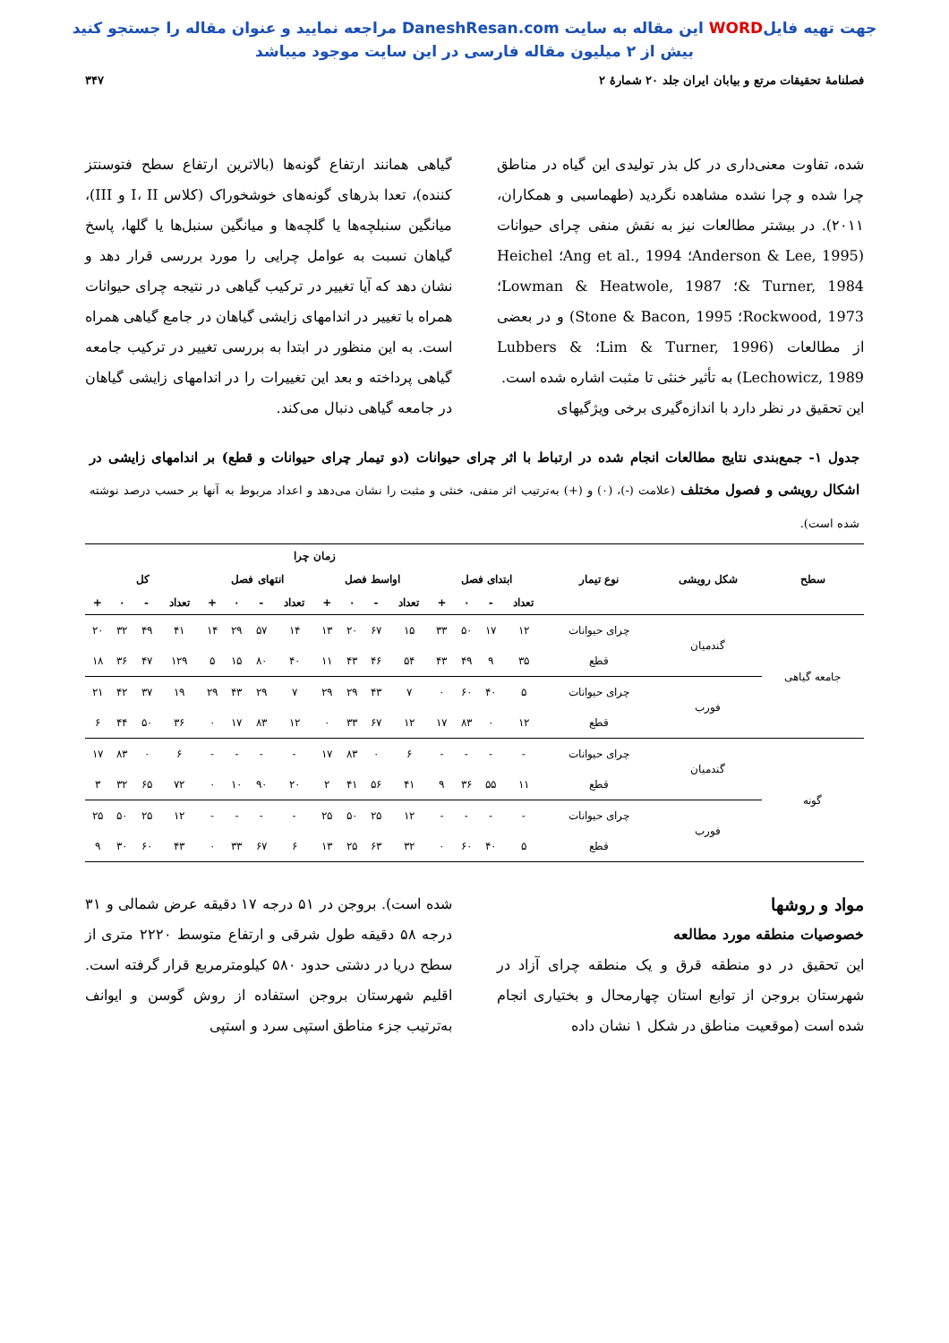جهت تهیه فایلWORD این مقاله به سایت DaneshResan.com مراجعه نمایید و عنوان مقاله را جستجو کنید
بیش از ۲ میلیون مقاله فارسی در این سایت موجود میباشد
فصلنامهٔ تحقیقات مرتع و بیابان ایران جلد ۲۰ شمارهٔ ۲
۳۴۷
شده، تفاوت معنی‌داری در کل بذر تولیدی این گیاه در مناطق چرا شده و چرا نشده مشاهده نگردید (طهماسبی و همکاران، ۲۰۱۱). در بیشتر مطالعات نیز به نقش منفی چرای حیوانات (Anderson & Lee, 1995؛ Ang et al., 1994؛ Heichel & Turner, 1984؛ Lowman & Heatwole, 1987؛ Rockwood, 1973؛ Stone & Bacon, 1995) و در بعضی از مطالعات (Lim & Turner, 1996؛ Lubbers & Lechowicz, 1989) به تأثیر خنثی تا مثبت اشاره شده است.
این تحقیق در نظر دارد با اندازه‌گیری برخی ویژگیهای
گیاهی همانند ارتفاع گونه‌ها (بالاترین ارتفاع سطح فتوسنتز کننده)، تعدا بذرهای گونه‌های خوشخوراک (کلاس I، II و III)، میانگین سنبلچه‌ها یا گلچه‌ها و میانگین سنبل‌ها یا گلها، پاسخ گیاهان نسبت به عوامل چرایی را مورد بررسی قرار دهد و نشان دهد که آیا تغییر در ترکیب گیاهی در نتیجه چرای حیوانات همراه با تغییر در اندامهای زایشی گیاهان در جامع گیاهی همراه است. به این منظور در ابتدا به بررسی تغییر در ترکیب جامعه گیاهی پرداخته و بعد این تغییرات را در اندامهای زایشی گیاهان در جامعه گیاهی دنبال می‌کند.
جدول ۱- جمع‌بندی نتایج مطالعات انجام شده در ارتباط با اثر چرای حیوانات (دو تیمار چرای حیوانات و قطع) بر اندامهای زایشی در اشکال رویشی و فصول مختلف (علامت (-)، (۰) و (+) به‌ترتیب اثر منفی، خنثی و مثبت را نشان می‌دهد و اعداد مربوط به آنها بر حسب درصد نوشته شده است).
| سطح | شکل رویشی | نوع تیمار | زمان چرا | | | | | | | | | | | | | | | |
| --- | --- | --- | --- | --- | --- | --- | --- | --- | --- | --- | --- | --- | --- | --- | --- | --- | --- | --- |
| | | | ابتدای فصل | | | | اواسط فصل | | | | انتهای فصل | | | | کل | | | |
| | | | تعداد | - | ۰ | + | تعداد | - | ۰ | + | تعداد | - | ۰ | + | تعداد | - | ۰ | + |
| جامعه گیاهی | گندمیان | چرای حیوانات | ۱۲ | ۱۷ | ۵۰ | ۳۳ | ۱۵ | ۶۷ | ۲۰ | ۱۳ | ۱۴ | ۵۷ | ۲۹ | ۱۴ | ۴۱ | ۴۹ | ۳۲ | ۲۰ |
| | | قطع | ۳۵ | ۹ | ۴۹ | ۴۳ | ۵۴ | ۴۶ | ۴۳ | ۱۱ | ۴۰ | ۸۰ | ۱۵ | ۵ | ۱۲۹ | ۴۷ | ۳۶ | ۱۸ |
| | فورب | چرای حیوانات | ۵ | ۴۰ | ۶۰ | ۰ | ۷ | ۴۳ | ۲۹ | ۲۹ | ۷ | ۲۹ | ۴۳ | ۲۹ | ۱۹ | ۳۷ | ۴۲ | ۲۱ |
| | | قطع | ۱۲ | ۰ | ۸۳ | ۱۷ | ۱۲ | ۶۷ | ۳۳ | ۰ | ۱۲ | ۸۳ | ۱۷ | ۰ | ۳۶ | ۵۰ | ۴۴ | ۶ |
| گونه | گندمیان | چرای حیوانات | - | - | - | - | ۶ | ۰ | ۸۳ | ۱۷ | - | - | - | - | ۶ | ۰ | ۸۳ | ۱۷ |
| | | قطع | ۱۱ | ۵۵ | ۳۶ | ۹ | ۴۱ | ۵۶ | ۴۱ | ۲ | ۲۰ | ۹۰ | ۱۰ | ۰ | ۷۲ | ۶۵ | ۳۲ | ۳ |
| | فورب | چرای حیوانات | - | - | - | - | ۱۲ | ۲۵ | ۵۰ | ۲۵ | - | - | - | - | ۱۲ | ۲۵ | ۵۰ | ۲۵ |
| | | قطع | ۵ | ۴۰ | ۶۰ | ۰ | ۳۲ | ۶۳ | ۲۵ | ۱۳ | ۶ | ۶۷ | ۳۳ | ۰ | ۴۳ | ۶۰ | ۳۰ | ۹ |
مواد و روشها
خصوصیات منطقه مورد مطالعه
این تحقیق در دو منطقه قرق و یک منطقه چرای آزاد در شهرستان بروجن از توابع استان چهارمحال و بختیاری انجام شده است (موقعیت مناطق در شکل ۱ نشان داده
شده است). بروجن در ۵۱ درجه ۱۷ دقیقه عرض شمالی و ۳۱ درجه ۵۸ دقیقه طول شرقی و ارتفاع متوسط ۲۲۲۰ متری از سطح دریا در دشتی حدود ۵۸۰ کیلومترمربع قرار گرفته است. اقلیم شهرستان بروجن استفاده از روش گوسن و ایوانف به‌ترتیب جزء مناطق استپی سرد و استپی